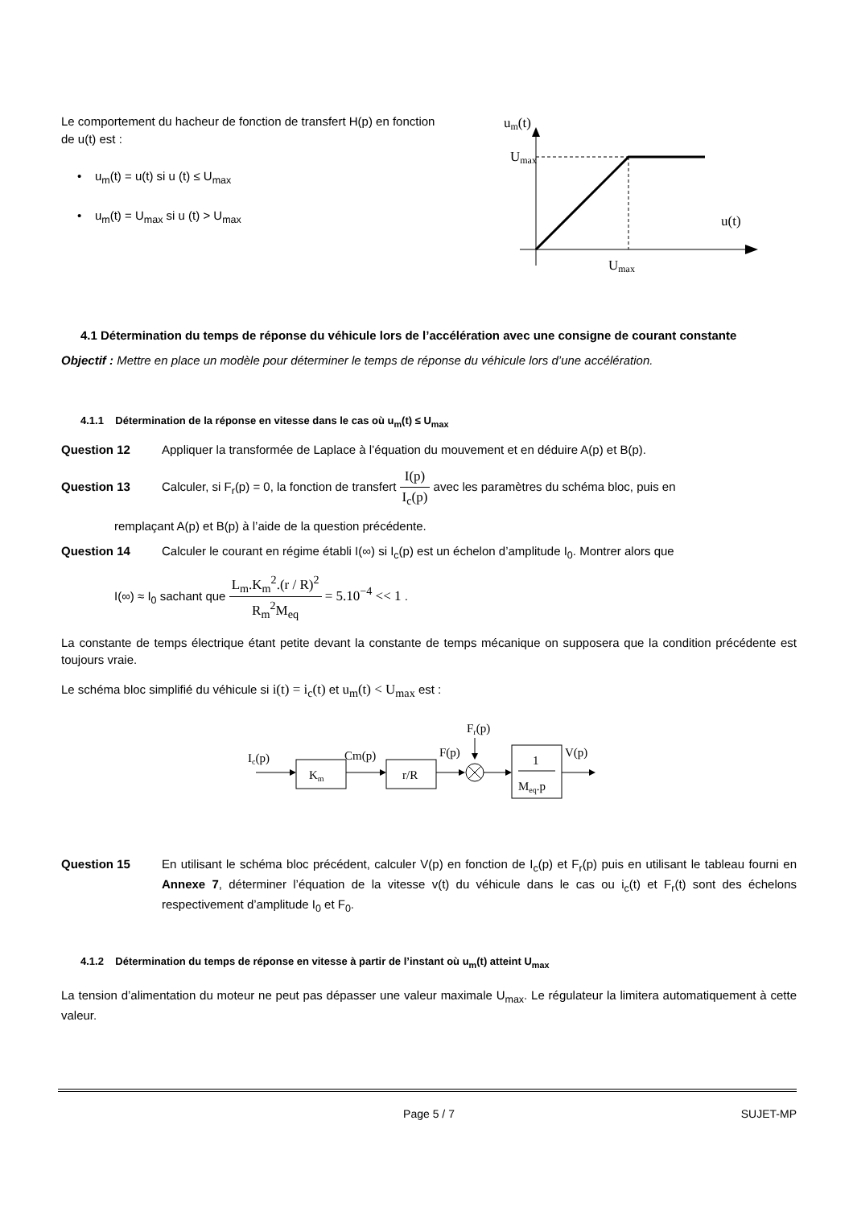Le comportement du hacheur de fonction de transfert H(p) en fonction de u(t) est :
• u<sub>m</sub>(t) = u(t) si u (t) ≤ U<sub>max</sub>
• u<sub>m</sub>(t) = U<sub>max</sub> si u (t) > U<sub>max</sub>
um(t)
Umax
u(t)
Umax
4.1 Détermination du temps de réponse du véhicule lors de l’accélération avec une consigne de courant constante
Objectif : Mettre en place un modèle pour déterminer le temps de réponse du véhicule lors d’une accélération.
4.1.1 Détermination de la réponse en vitesse dans le cas où u<sub>m</sub>(t) ≤ U<sub>max</sub>
Question 12 Appliquer la transformée de Laplace à l’équation du mouvement et en déduire A(p) et B(p).
Question 13 Calculer, si F<sub>r</sub>(p) = 0, la fonction de transfert I(p) I<sub>c</sub>(p) avec les paramètres du schéma bloc, puis en
remplaçant A(p) et B(p) à l’aide de la question précédente.
Question 14 Calculer le courant en régime établi I(∞) si I<sub>c</sub>(p) est un échelon d’amplitude I<sub>0</sub>. Montrer alors que
I(∞) ≈ I<sub>0</sub> sachant que L<sub>m</sub>.K<sub>m</sub><sup>2</sup>.(r / R)<sup>2</sup> R<sub>m</sub><sup>2</sup>M<sub>eq</sub> = 5.10<sup>−4</sup> << 1 .
La constante de temps électrique étant petite devant la constante de temps mécanique on supposera que la condition précédente est toujours vraie.
Le schéma bloc simplifié du véhicule si i(t) = i<sub>c</sub>(t) et u<sub>m</sub>(t) < U<sub>max</sub> est :
Ic(p)
Km
Cm(p)
r/R
F(p)
Fr(p)
1
Meq.p
V(p)
Question 15 En utilisant le schéma bloc précédent, calculer V(p) en fonction de I<sub>c</sub>(p) et F<sub>r</sub>(p) puis en utilisant le tableau fourni en Annexe 7, déterminer l’équation de la vitesse v(t) du véhicule dans le cas ou i<sub>c</sub>(t) et F<sub>r</sub>(t) sont des échelons respectivement d’amplitude I<sub>0</sub> et F<sub>0</sub>.
4.1.2 Détermination du temps de réponse en vitesse à partir de l’instant où u<sub>m</sub>(t) atteint U<sub>max</sub>
La tension d’alimentation du moteur ne peut pas dépasser une valeur maximale U<sub>max</sub>. Le régulateur la limitera automatiquement à cette valeur.
Page 5 / 7 SUJET-MP